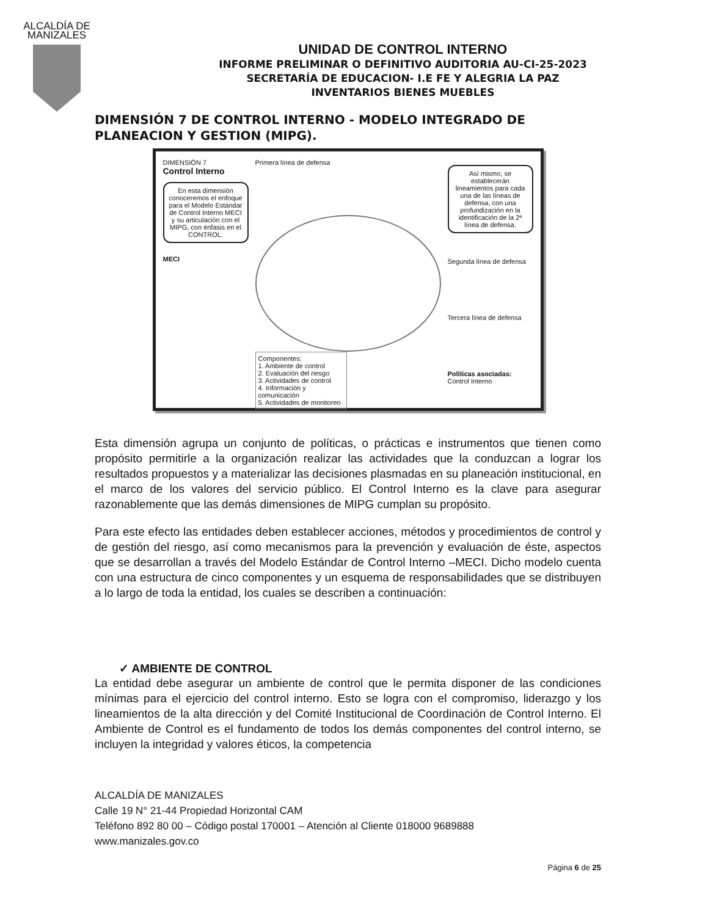ALCALDÍA DE
MANIZALES
UNIDAD DE CONTROL INTERNO
INFORME PRELIMINAR O DEFINITIVO AUDITORIA AU-CI-25-2023
SECRETARÍA DE EDUCACION- I.E FE Y ALEGRIA LA PAZ
INVENTARIOS BIENES MUEBLES
DIMENSIÓN 7 DE CONTROL INTERNO - MODELO INTEGRADO DE PLANEACION Y GESTION (MIPG).
DIMENSIÓN 7
Control Interno
En esta dimensión conoceremos el enfoque para el Modelo Estándar de Control Interno MECI y su articulación con el MIPG, con énfasis en el CONTROL.
MECI
Primera línea de defensa
Componentes:
1. Ambiente de control
2. Evaluación del riesgo
3. Actividades de control
4. Información y comunicación
5. Actividades de monitoreo
Así mismo, se establecerán lineamientos para cada una de las líneas de defensa, con una profundización en la identificación de la 2ª línea de defensa.
Segunda línea de defensa
Tercera línea de defensa
Políticas asociadas:
Control Interno
Esta dimensión agrupa un conjunto de políticas, o prácticas e instrumentos que tienen como propósito permitirle a la organización realizar las actividades que la conduzcan a lograr los resultados propuestos y a materializar las decisiones plasmadas en su planeación institucional, en el marco de los valores del servicio público. El Control Interno es la clave para asegurar razonablemente que las demás dimensiones de MIPG cumplan su propósito.
Para este efecto las entidades deben establecer acciones, métodos y procedimientos de control y de gestión del riesgo, así como mecanismos para la prevención y evaluación de éste, aspectos que se desarrollan a través del Modelo Estándar de Control Interno –MECI. Dicho modelo cuenta con una estructura de cinco componentes y un esquema de responsabilidades que se distribuyen a lo largo de toda la entidad, los cuales se describen a continuación:
✓ AMBIENTE DE CONTROL
La entidad debe asegurar un ambiente de control que le permita disponer de las condiciones mínimas para el ejercicio del control interno. Esto se logra con el compromiso, liderazgo y los lineamientos de la alta dirección y del Comité Institucional de Coordinación de Control Interno. El Ambiente de Control es el fundamento de todos los demás componentes del control interno, se incluyen la integridad y valores éticos, la competencia
ALCALDÍA DE MANIZALES
Calle 19 N° 21-44 Propiedad Horizontal CAM
Teléfono 892 80 00 – Código postal 170001 – Atención al Cliente 018000 9689888
www.manizales.gov.co
Página 6 de 25